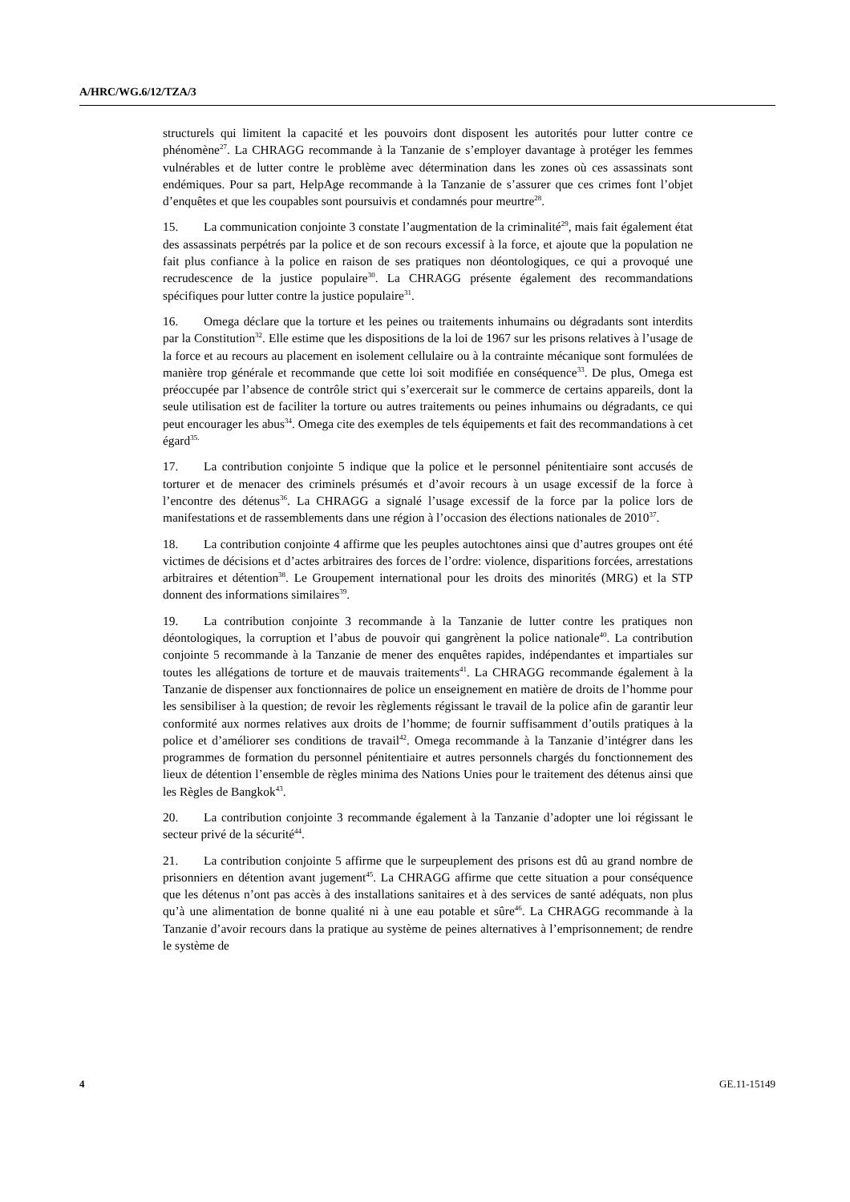A/HRC/WG.6/12/TZA/3
structurels qui limitent la capacité et les pouvoirs dont disposent les autorités pour lutter contre ce phénomène<sup>27</sup>. La CHRAGG recommande à la Tanzanie de s’employer davantage à protéger les femmes vulnérables et de lutter contre le problème avec détermination dans les zones où ces assassinats sont endémiques. Pour sa part, HelpAge recommande à la Tanzanie de s’assurer que ces crimes font l’objet d’enquêtes et que les coupables sont poursuivis et condamnés pour meurtre<sup>28</sup>.
15. La communication conjointe 3 constate l’augmentation de la criminalité<sup>29</sup>, mais fait également état des assassinats perpétrés par la police et de son recours excessif à la force, et ajoute que la population ne fait plus confiance à la police en raison de ses pratiques non déontologiques, ce qui a provoqué une recrudescence de la justice populaire<sup>30</sup>. La CHRAGG présente également des recommandations spécifiques pour lutter contre la justice populaire<sup>31</sup>.
16. Omega déclare que la torture et les peines ou traitements inhumains ou dégradants sont interdits par la Constitution<sup>32</sup>. Elle estime que les dispositions de la loi de 1967 sur les prisons relatives à l’usage de la force et au recours au placement en isolement cellulaire ou à la contrainte mécanique sont formulées de manière trop générale et recommande que cette loi soit modifiée en conséquence<sup>33</sup>. De plus, Omega est préoccupée par l’absence de contrôle strict qui s’exercerait sur le commerce de certains appareils, dont la seule utilisation est de faciliter la torture ou autres traitements ou peines inhumains ou dégradants, ce qui peut encourager les abus<sup>34</sup>. Omega cite des exemples de tels équipements et fait des recommandations à cet égard<sup>35.</sup>
17. La contribution conjointe 5 indique que la police et le personnel pénitentiaire sont accusés de torturer et de menacer des criminels présumés et d’avoir recours à un usage excessif de la force à l’encontre des détenus<sup>36</sup>. La CHRAGG a signalé l’usage excessif de la force par la police lors de manifestations et de rassemblements dans une région à l’occasion des élections nationales de 2010<sup>37</sup>.
18. La contribution conjointe 4 affirme que les peuples autochtones ainsi que d’autres groupes ont été victimes de décisions et d’actes arbitraires des forces de l’ordre: violence, disparitions forcées, arrestations arbitraires et détention<sup>38</sup>. Le Groupement international pour les droits des minorités (MRG) et la STP donnent des informations similaires<sup>39</sup>.
19. La contribution conjointe 3 recommande à la Tanzanie de lutter contre les pratiques non déontologiques, la corruption et l’abus de pouvoir qui gangrènent la police nationale<sup>40</sup>. La contribution conjointe 5 recommande à la Tanzanie de mener des enquêtes rapides, indépendantes et impartiales sur toutes les allégations de torture et de mauvais traitements<sup>41</sup>. La CHRAGG recommande également à la Tanzanie de dispenser aux fonctionnaires de police un enseignement en matière de droits de l’homme pour les sensibiliser à la question; de revoir les règlements régissant le travail de la police afin de garantir leur conformité aux normes relatives aux droits de l’homme; de fournir suffisamment d’outils pratiques à la police et d’améliorer ses conditions de travail<sup>42</sup>. Omega recommande à la Tanzanie d’intégrer dans les programmes de formation du personnel pénitentiaire et autres personnels chargés du fonctionnement des lieux de détention l’ensemble de règles minima des Nations Unies pour le traitement des détenus ainsi que les Règles de Bangkok<sup>43</sup>.
20. La contribution conjointe 3 recommande également à la Tanzanie d’adopter une loi régissant le secteur privé de la sécurité<sup>44</sup>.
21. La contribution conjointe 5 affirme que le surpeuplement des prisons est dû au grand nombre de prisonniers en détention avant jugement<sup>45</sup>. La CHRAGG affirme que cette situation a pour conséquence que les détenus n’ont pas accès à des installations sanitaires et à des services de santé adéquats, non plus qu’à une alimentation de bonne qualité ni à une eau potable et sûre<sup>46</sup>. La CHRAGG recommande à la Tanzanie d’avoir recours dans la pratique au système de peines alternatives à l’emprisonnement; de rendre le système de
4 GE.11-15149